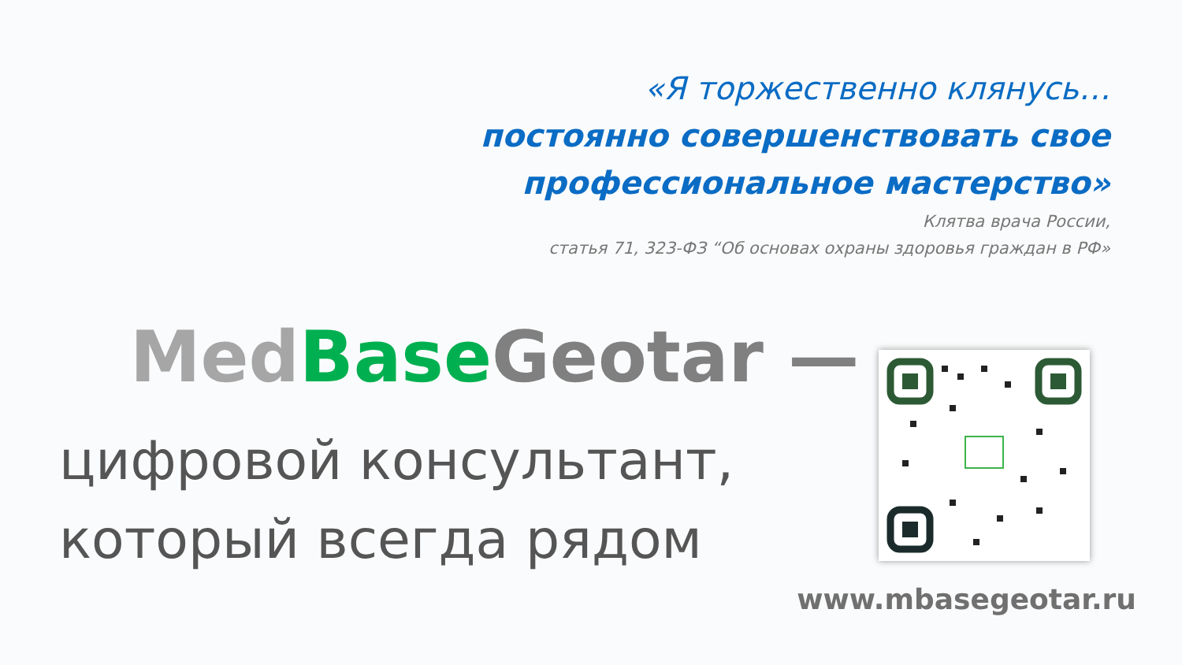«Я торжественно клянусь…
постоянно совершенствовать свое
профессиональное мастерство»
Клятва врача России,
статья 71, 323-ФЗ “Об основах охраны здоровья граждан в РФ»
Med Base Geotar —
цифровой консультант,
который всегда рядом
www.mbasegeotar.ru